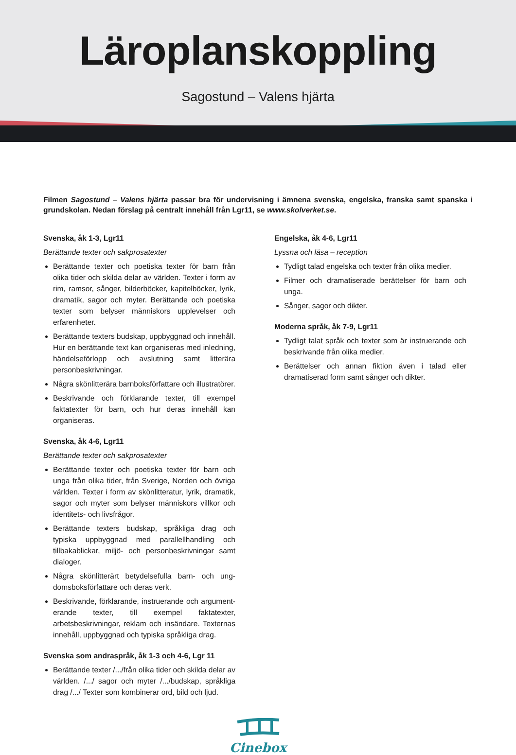Läroplanskoppling
Sagostund – Valens hjärta
Filmen Sagostund – Valens hjärta passar bra för undervisning i ämnena svenska, engelska, franska samt spanska i grundskolan. Nedan förslag på centralt innehåll från Lgr11, se www.skolverket.se.
Svenska, åk 1-3, Lgr11
Berättande texter och sakprosatexter
Berättande texter och poetiska texter för barn från olika tider och skilda delar av världen. Texter i form av rim, ramsor, sånger, bilderböcker, kapitelböcker, lyrik, dramatik, sagor och myter. Berättande och poetiska texter som belyser människors upplevelser och erfarenheter.
Berättande texters budskap, uppbyggnad och inne­håll. Hur en berättande text kan organiseras med inledning, händelseförlopp och avslutning samt litterära personbeskrivningar.
Några skönlitterära barnboksförfattare och illustratörer.
Beskrivande och förklarande texter, till exempel faktatexter för barn, och hur deras innehåll kan organiseras.
Svenska, åk 4-6, Lgr11
Berättande texter och sakprosatexter
Berättande texter och poetiska texter för barn och unga från olika tider, från Sverige, Norden och övriga världen. Texter i form av skönlitteratur, lyrik, dramatik, sagor och myter som belyser människors villkor och identitets- och livsfrågor.
Berättande texters budskap, språkliga drag och typiska uppbyggnad med parallellhandling och tillbakablickar, miljö- och personbeskrivningar samt dialoger.
Några skönlitterärt betydelsefulla barn- och ung­domsboksförfattare och deras verk.
Beskrivande, förklarande, instruerande och argument­erande texter, till exempel faktatexter, arbetsbeskrivningar, reklam och insändare. Texternas innehåll, uppbyggnad och typiska språkliga drag.
Svenska som andraspråk, åk 1-3 och 4-6, Lgr 11
Berättande texter /.../från olika tider och skilda delar av världen. /.../ sagor och myter /.../budskap, språkliga drag /.../ Texter som kombinerar ord, bild och ljud.
Engelska, åk 4-6, Lgr11
Lyssna och läsa – reception
Tydligt talad engelska och texter från olika medier.
Filmer och dramatiserade berättelser för barn och unga.
Sånger, sagor och dikter.
Moderna språk, åk 7-9, Lgr11
Tydligt talat språk och texter som är instruerande och beskrivande från olika medier.
Berättelser och annan fiktion även i talad eller dramatiserad form samt sånger och dikter.
Cinebox